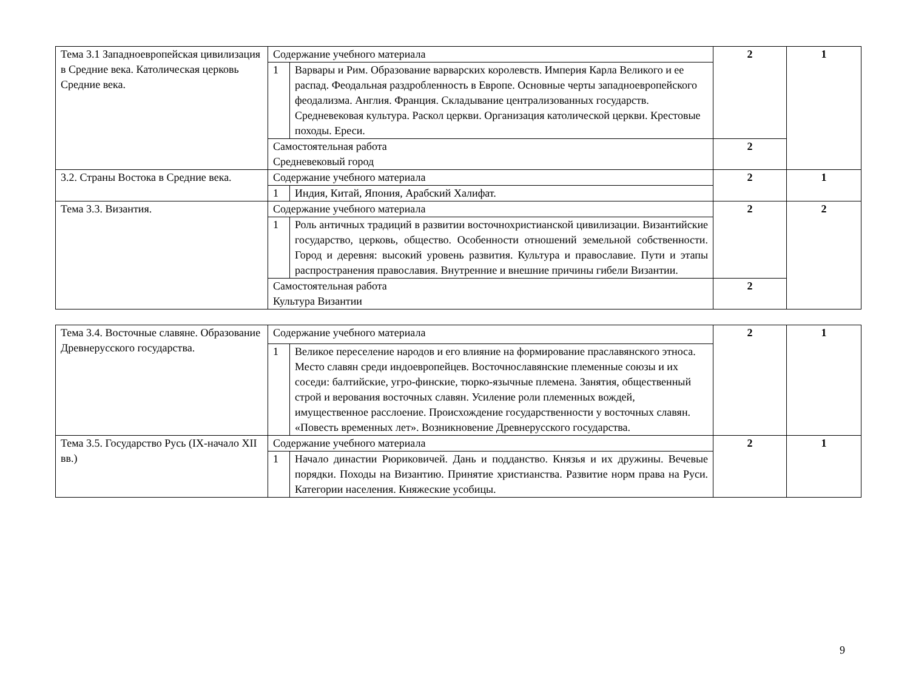| Тема 3.1 Западноевропейская цивилизация в Средние века. Католическая церковь Средние века. | Содержание учебного материала | | 2 | 1 |
| | 1 | Варвары и Рим. Образование варварских королевств. Империя Карла Великого и ее распад. Феодальная раздробленность в Европе. Основные черты западноевропейского феодализма. Англия. Франция. Складывание централизованных государств. Средневековая культура. Раскол церкви. Организация католической церкви. Крестовые походы. Ереси. | | |
| | Самостоятельная работа Средневековый город | | 2 | |
| 3.2. Страны Востока в Средние века. | Содержание учебного материала | | 2 | 1 |
| | 1 | Индия, Китай, Япония, Арабский Халифат. | | |
| Тема 3.3. Византия. | Содержание учебного материала | | 2 | 2 |
| | 1 | Роль античных традиций в развитии восточнохристианской цивилизации. Византийские государство, церковь, общество. Особенности отношений земельной собственности. Город и деревня: высокий уровень развития. Культура и православие. Пути и этапы распространения православия. Внутренние и внешние причины гибели Византии. | | |
| | Самостоятельная работа Культура Византии | | 2 | |
| Тема 3.4. Восточные славяне. Образование Древнерусского государства. | Содержание учебного материала | | 2 | 1 |
| | 1 | Великое переселение народов и его влияние на формирование праславянского этноса. Место славян среди индоевропейцев. Восточнославянские племенные союзы и их соседи: балтийские, угро-финские, тюрко-язычные племена. Занятия, общественный строй и верования восточных славян. Усиление роли племенных вождей, имущественное расслоение. Происхождение государственности у восточных славян. «Повесть временных лет». Возникновение Древнерусского государства. | | |
| Тема 3.5. Государство Русь (IX-начало XII вв.) | Содержание учебного материала | | 2 | 1 |
| | 1 | Начало династии Рюриковичей. Дань и подданство. Князья и их дружины. Вечевые порядки. Походы на Византию. Принятие христианства. Развитие норм права на Руси. Категории населения. Княжеские усобицы. | | |
9